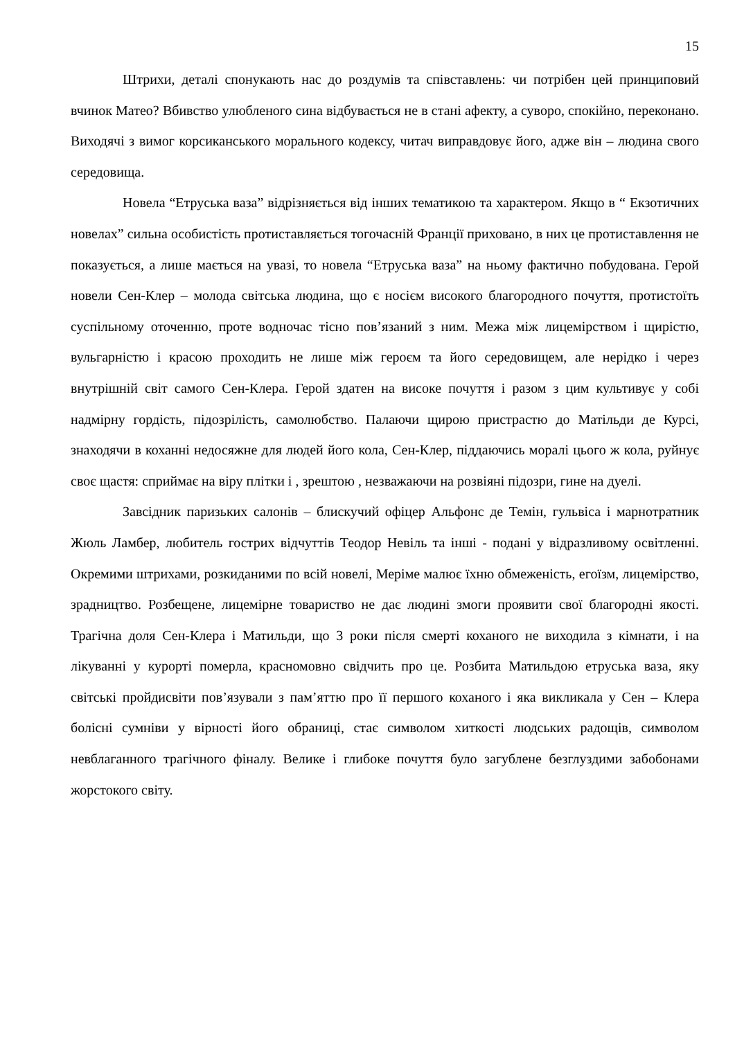15
Штрихи, деталі спонукають нас до роздумів та співставлень: чи потрібен цей принциповий вчинок Матео? Вбивство улюбленого сина відбувається не в стані афекту, а суворо, спокійно, переконано. Виходячі з вимог корсиканського морального кодексу, читач виправдовує його, адже він – людина свого середовища.
Новела “Етруська ваза” відрізняється від інших тематикою та характером. Якщо в “ Екзотичних новелах” сильна особистість протиставляється тогочасній Франції приховано, в них це протиставлення не показується, а лише мається на увазі, то новела “Етруська ваза” на ньому фактично побудована. Герой новели Сен-Клер – молода світська людина, що є носієм високого благородного почуття, протистоїть суспільному оточенню, проте водночас тісно пов’язаний з ним. Межа між лицемірством і щирістю, вульгарністю і красою проходить не лише між героєм та його середовищем, але нерідко і через внутрішній світ самого Сен-Клера. Герой здатен на високе почуття і разом з цим культивує у собі надмірну гордість, підозрілість, самолюбство. Палаючи щирою пристрастю до Матільди де Курсі, знаходячи в коханні недосяжне для людей його кола, Сен-Клер, піддаючись моралі цього ж кола, руйнує своє щастя: сприймає на віру плітки і , зрештою , незважаючи на розвіяні підозри, гине на дуелі.
Завсідник паризьких салонів – блискучий офіцер Альфонс де Темін, гульвіса і марнотратник Жюль Ламбер, любитель гострих відчуттів Теодор Невіль та інші - подані у відразливому освітленні. Окремими штрихами, розкиданими по всій новелі, Меріме малює їхню обмеженість, егоїзм, лицемірство, зрадництво. Розбещене, лицемірне товариство не дає людині змоги проявити свої благородні якості. Трагічна доля Сен-Клера і Матильди, що 3 роки після смерті коханого не виходила з кімнати, і на лікуванні у курорті померла, красномовно свідчить про це. Розбита Матильдою етруська ваза, яку світські пройдисвіти пов’язували з пам’яттю про її першого коханого і яка викликала у Сен – Клера болісні сумніви у вірності його обраниці, стає символом хиткості людських радощів, символом невблаганного трагічного фіналу. Велике і глибоке почуття було загублене безглуздими забобонами жорстокого світу.